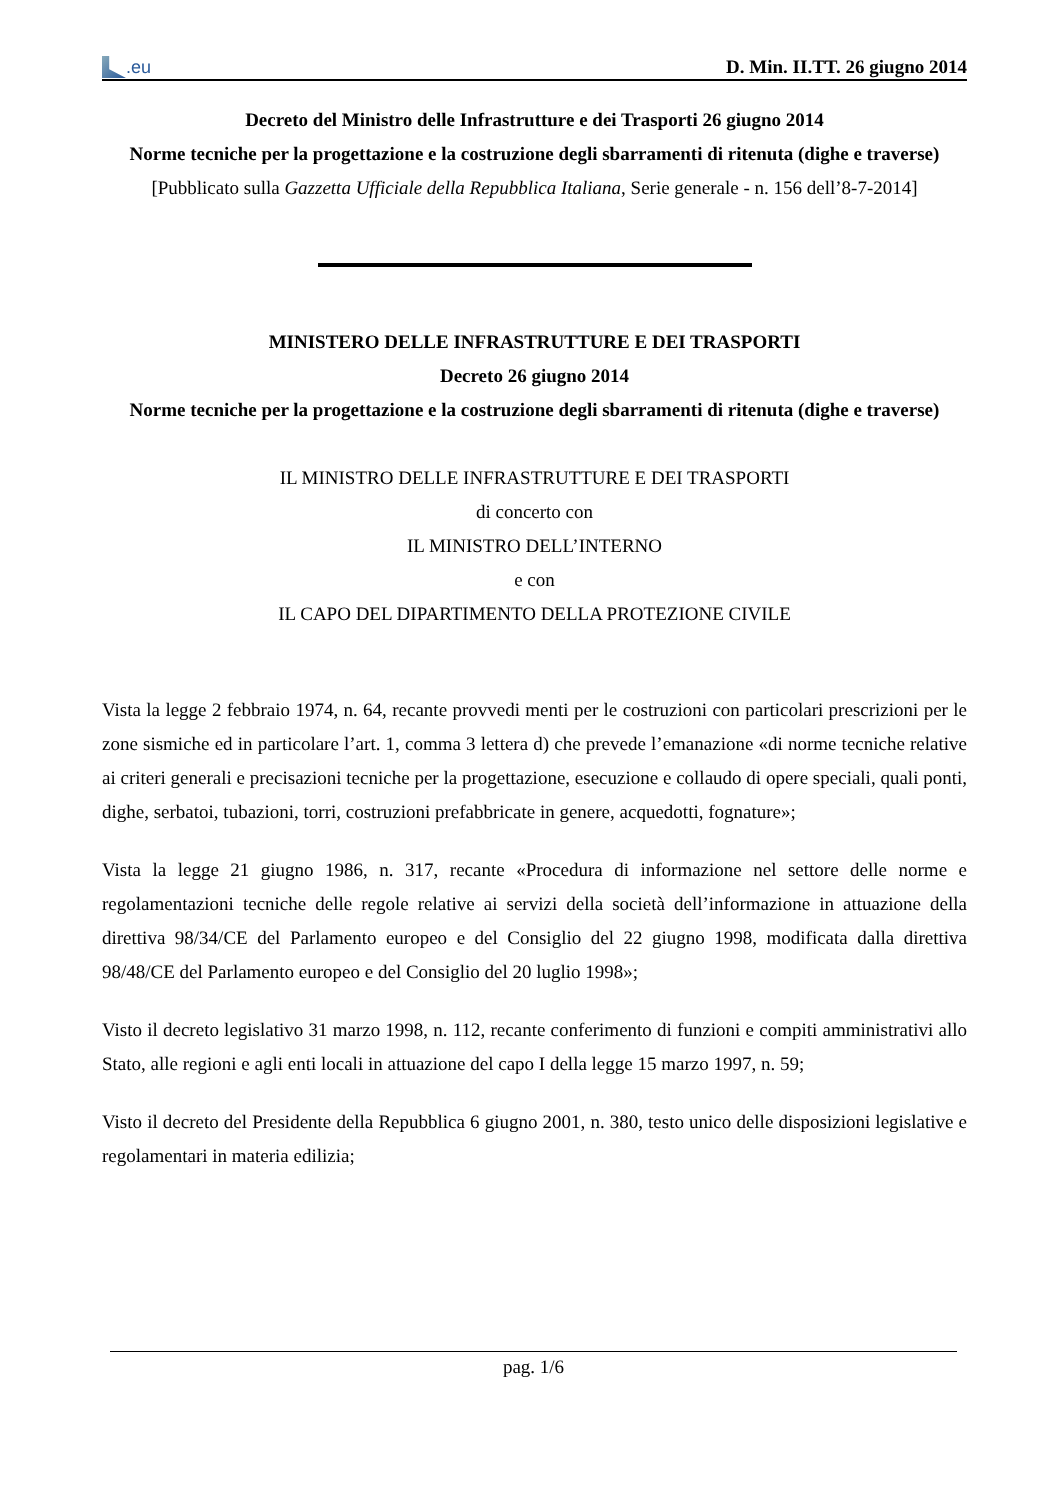.eu
D. Min. II.TT. 26 giugno 2014
Decreto del Ministro delle Infrastrutture e dei Trasporti 26 giugno 2014
Norme tecniche per la progettazione e la costruzione degli sbarramenti di ritenuta (dighe e traverse)
[Pubblicato sulla Gazzetta Ufficiale della Repubblica Italiana, Serie generale - n. 156 dell’8-7-2014]
MINISTERO DELLE INFRASTRUTTURE E DEI TRASPORTI
Decreto 26 giugno 2014
Norme tecniche per la progettazione e la costruzione degli sbarramenti di ritenuta (dighe e traverse)
IL MINISTRO DELLE INFRASTRUTTURE E DEI TRASPORTI
di concerto con
IL MINISTRO DELL’INTERNO
e con
IL CAPO DEL DIPARTIMENTO DELLA PROTEZIONE CIVILE
Vista la legge 2 febbraio 1974, n. 64, recante provvedi menti per le costruzioni con particolari prescrizioni per le zone sismiche ed in particolare l’art. 1, comma 3 lettera d) che prevede l’emanazione «di norme tecniche relative ai criteri generali e precisazioni tecniche per la progettazione, esecuzione e collaudo di opere speciali, quali ponti, dighe, serbatoi, tubazioni, torri, costruzioni prefabbricate in genere, acquedotti, fognature»;
Vista la legge 21 giugno 1986, n. 317, recante «Procedura di informazione nel settore delle norme e regolamentazioni tecniche delle regole relative ai servizi della società dell’informazione in attuazione della direttiva 98/34/CE del Parlamento europeo e del Consiglio del 22 giugno 1998, modificata dalla direttiva 98/48/CE del Parlamento europeo e del Consiglio del 20 luglio 1998»;
Visto il decreto legislativo 31 marzo 1998, n. 112, recante conferimento di funzioni e compiti amministrativi allo Stato, alle regioni e agli enti locali in attuazione del capo I della legge 15 marzo 1997, n. 59;
Visto il decreto del Presidente della Repubblica 6 giugno 2001, n. 380, testo unico delle disposizioni legislative e regolamentari in materia edilizia;
pag. 1/6